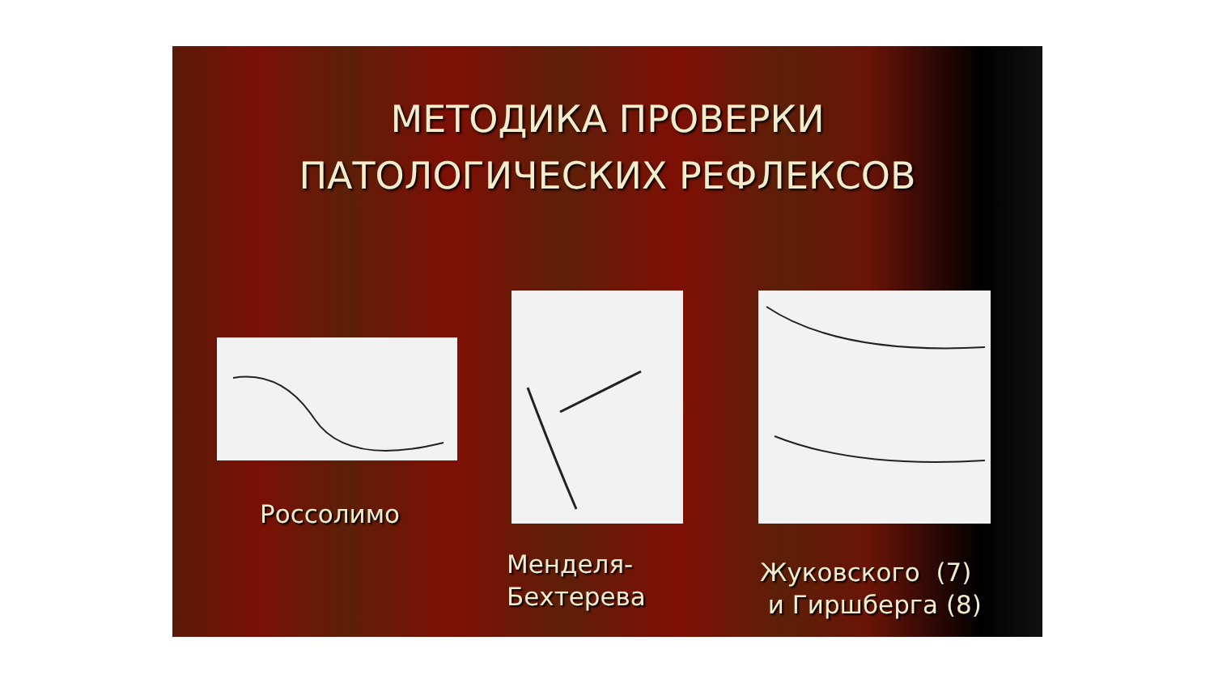МЕТОДИКА ПРОВЕРКИ
ПАТОЛОГИЧЕСКИХ РЕФЛЕКСОВ
Россолимо
Менделя-
Бехтерева
Жуковского (7)
и Гиршберга (8)